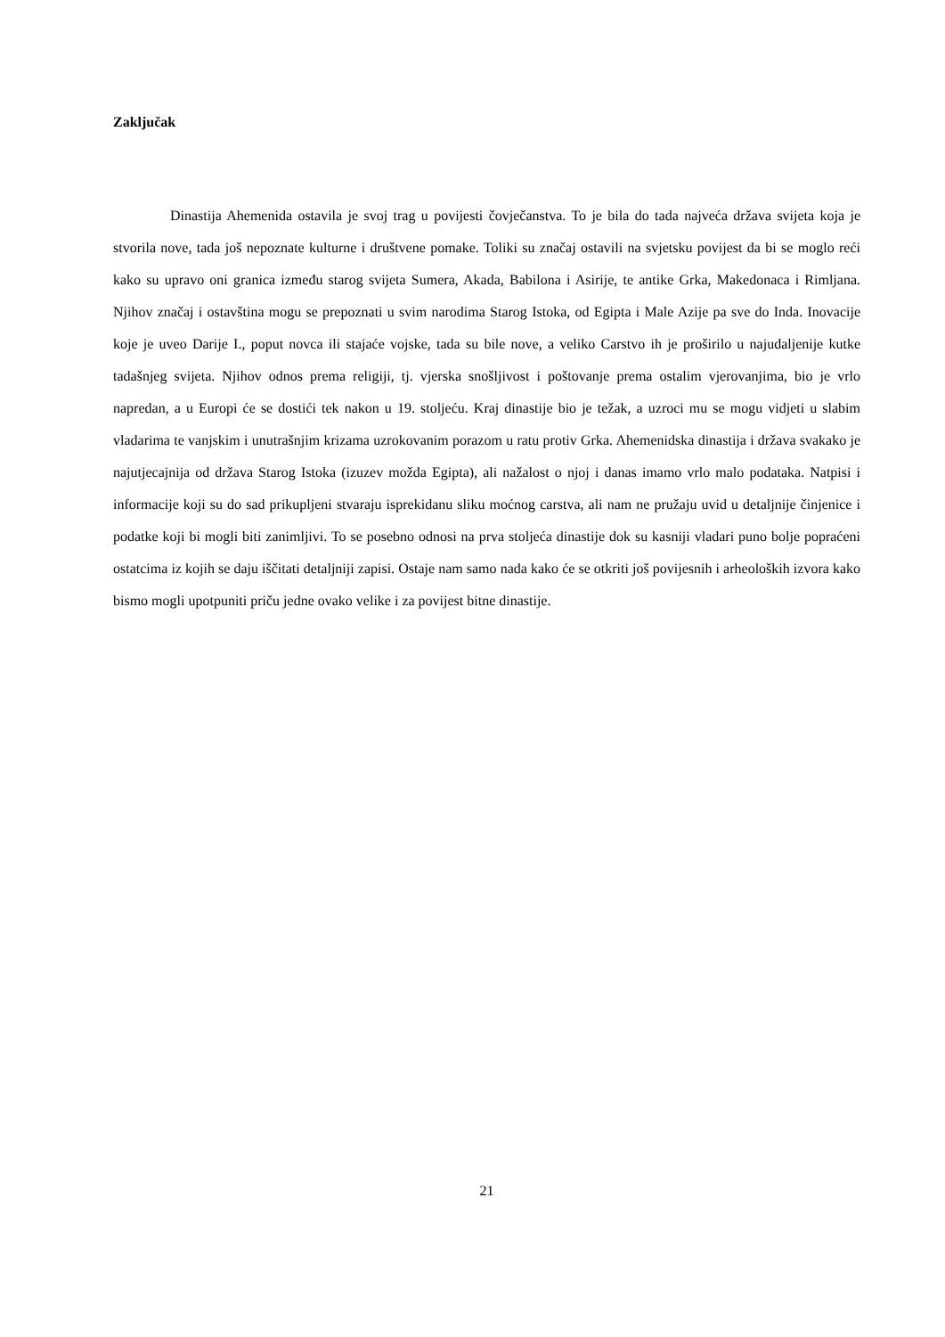Zaključak
Dinastija Ahemenida ostavila je svoj trag u povijesti čovječanstva. To je bila do tada najveća država svijeta koja je stvorila nove, tada još nepoznate kulturne i društvene pomake. Toliki su značaj ostavili na svjetsku povijest da bi se moglo reći kako su upravo oni granica između starog svijeta Sumera, Akada, Babilona i Asirije, te antike Grka, Makedonaca i Rimljana. Njihov značaj i ostavština mogu se prepoznati u svim narodima Starog Istoka, od Egipta i Male Azije pa sve do Inda. Inovacije koje je uveo Darije I., poput novca ili stajaće vojske, tada su bile nove, a veliko Carstvo ih je proširilo u najudaljenije kutke tadašnjeg svijeta. Njihov odnos prema religiji, tj. vjerska snošljivost i poštovanje prema ostalim vjerovanjima, bio je vrlo napredan, a u Europi će se dostići tek nakon u 19. stoljeću. Kraj dinastije bio je težak, a uzroci mu se mogu vidjeti u slabim vladarima te vanjskim i unutrašnjim krizama uzrokovanim porazom u ratu protiv Grka. Ahemenidska dinastija i država svakako je najutjecajnija od država Starog Istoka (izuzev možda Egipta), ali nažalost o njoj i danas imamo vrlo malo podataka. Natpisi i informacije koji su do sad prikupljeni stvaraju isprekidanu sliku moćnog carstva, ali nam ne pružaju uvid u detaljnije činjenice i podatke koji bi mogli biti zanimljivi. To se posebno odnosi na prva stoljeća dinastije dok su kasniji vladari puno bolje popraćeni ostatcima iz kojih se daju iščitati detaljniji zapisi. Ostaje nam samo nada kako će se otkriti još povijesnih i arheoloških izvora kako bismo mogli upotpuniti priču jedne ovako velike i za povijest bitne dinastije.
21